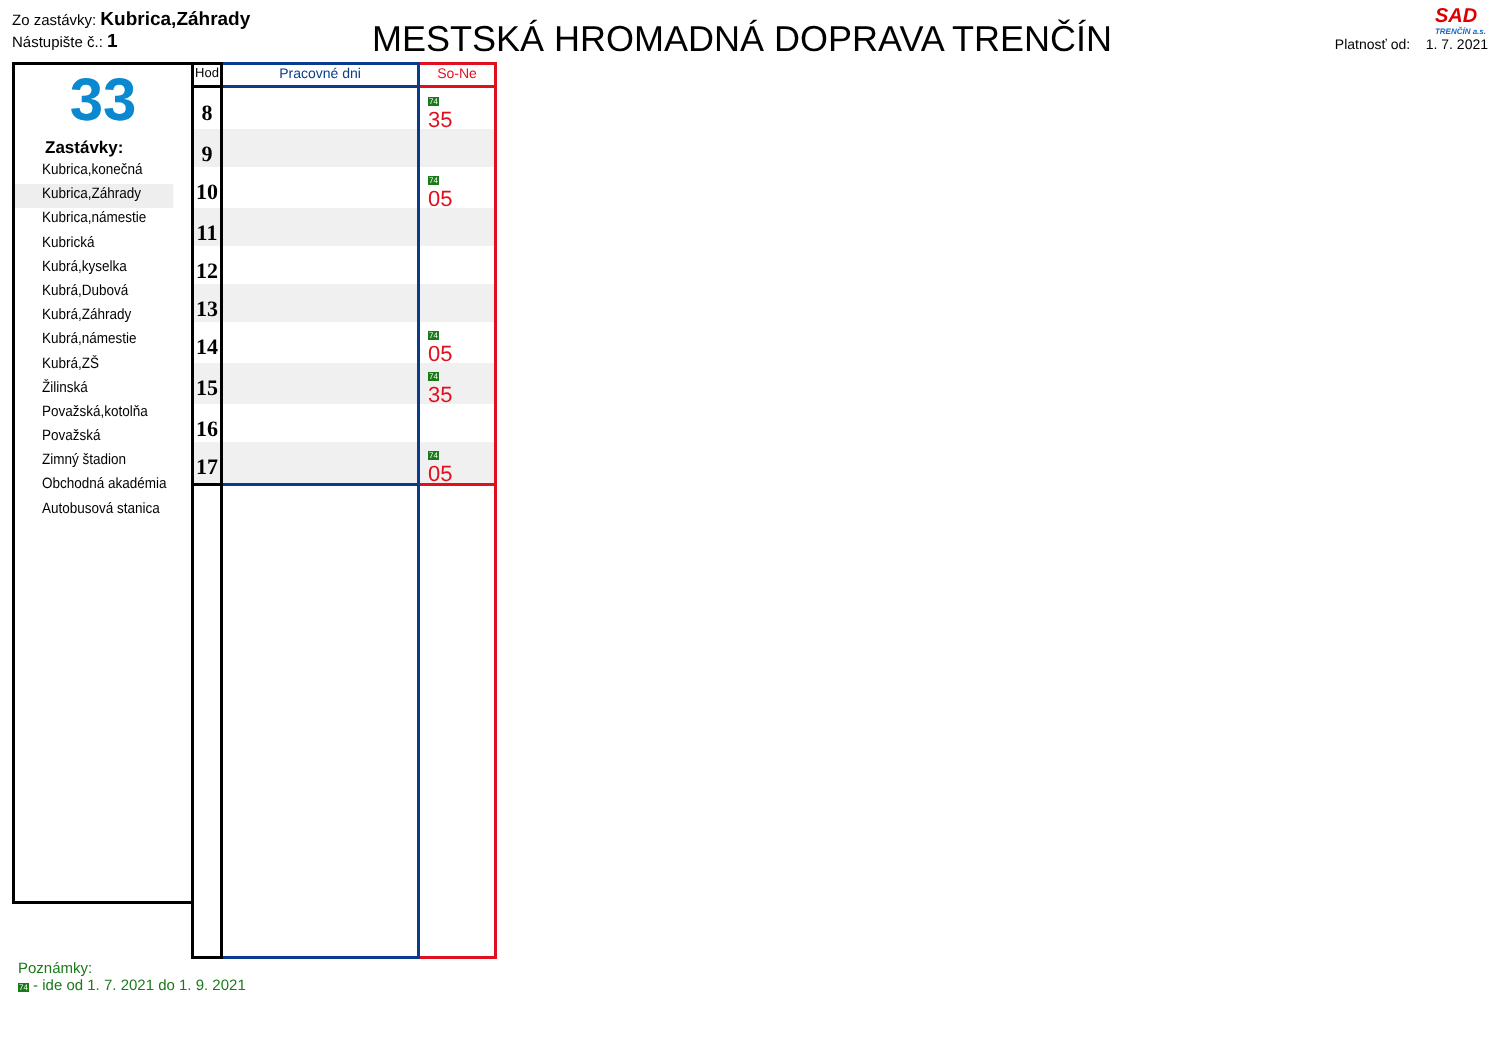SAD
TRENČÍN a.s.
Zo zastávky: Kubrica,Záhrady
Nástupište č.: 1
MESTSKÁ HROMADNÁ DOPRAVA TRENČÍN
Platnosť od: 1. 7. 2021
33
Zastávky:
Kubrica,konečná
Kubrica,Záhrady
Kubrica,námestie
Kubrická
Kubrá,kyselka
Kubrá,Dubová
Kubrá,Záhrady
Kubrá,námestie
Kubrá,ZŠ
Žilinská
Považská,kotolňa
Považská
Zimný štadion
Obchodná akadémia
Autobusová stanica
| Hod | Pracovné dni | So-Ne |
| --- | --- | --- |
| 8 | | 74 35 |
| 9 | | |
| 10 | | 74 05 |
| 11 | | |
| 12 | | |
| 13 | | |
| 14 | | 74 05 |
| 15 | | 74 35 |
| 16 | | |
| 17 | | 74 05 |
Poznámky:
74 - ide od 1. 7. 2021 do 1. 9. 2021